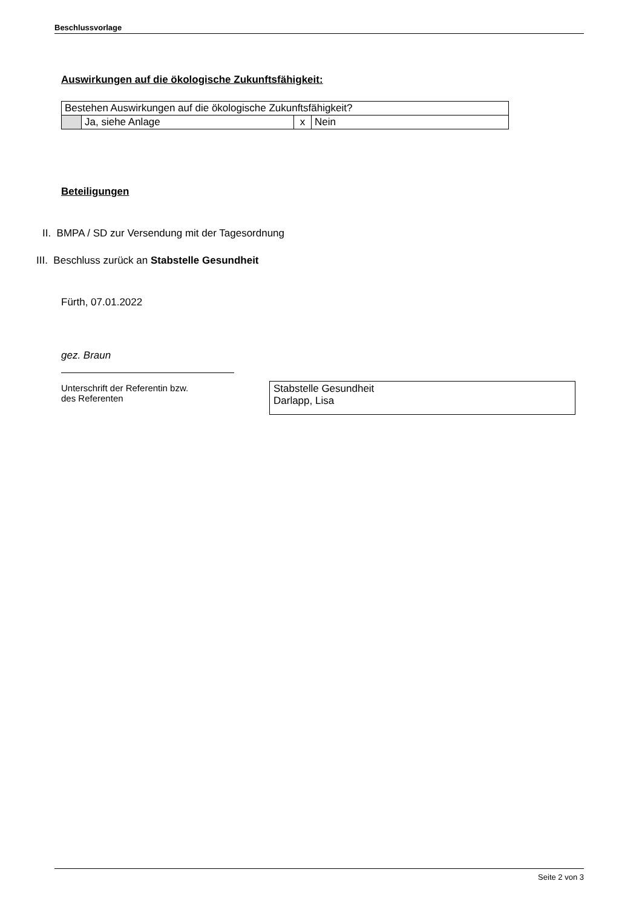Beschlussvorlage
Auswirkungen auf die ökologische Zukunftsfähigkeit:
| Bestehen Auswirkungen auf die ökologische Zukunftsfähigkeit? | | | |
| | Ja, siehe Anlage | x | Nein |
Beteiligungen
II. BMPA / SD zur Versendung mit der Tagesordnung
III. Beschluss zurück an Stabstelle Gesundheit
Fürth, 07.01.2022
gez. Braun
Unterschrift der Referentin bzw.
des Referenten
Stabstelle Gesundheit
Darlapp, Lisa
Seite 2 von 3